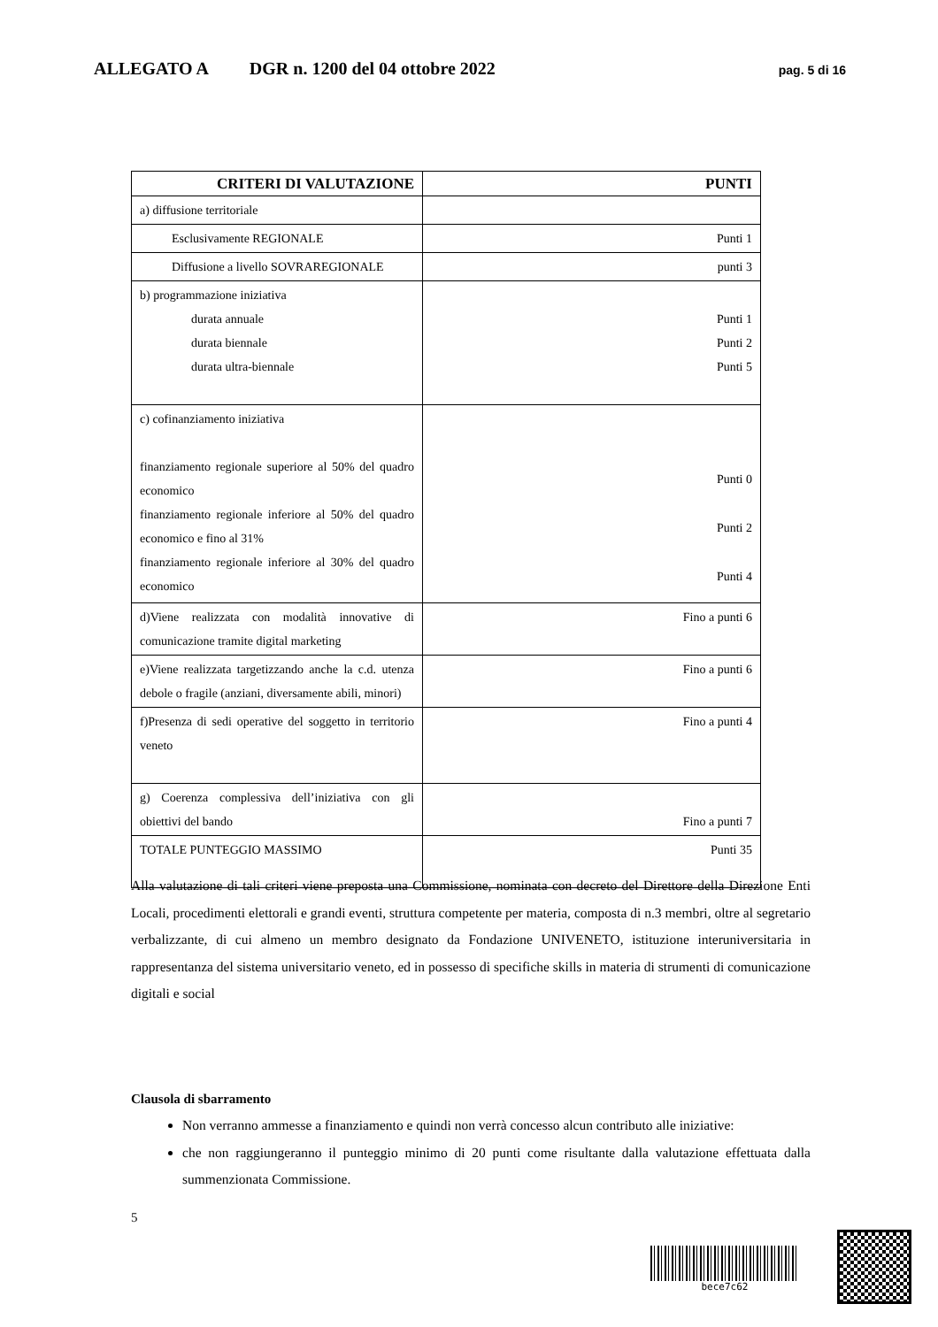ALLEGATO A DGR n. 1200 del 04 ottobre 2022 pag. 5 di 16
| CRITERI DI VALUTAZIONE | PUNTI |
| --- | --- |
| a) diffusione territoriale | |
| Esclusivamente REGIONALE | Punti 1 |
| Diffusione a livello SOVRAREGIONALE | punti 3 |
| b) programmazione iniziativa durata annuale durata biennale durata ultra-biennale | Punti 1 Punti 2 Punti 5 |
| c) cofinanziamento iniziativa finanziamento regionale superiore al 50% del quadro economico finanziamento regionale inferiore al 50% del quadro economico e fino al 31% finanziamento regionale inferiore al 30% del quadro economico | Punti 0 Punti 2 Punti 4 |
| d)Viene realizzata con modalità innovative di comunicazione tramite digital marketing | Fino a punti 6 |
| e)Viene realizzata targetizzando anche la c.d. utenza debole o fragile (anziani, diversamente abili, minori) | Fino a punti 6 |
| f)Presenza di sedi operative del soggetto in territorio veneto | Fino a punti 4 |
| g) Coerenza complessiva dell’iniziativa con gli obiettivi del bando | Fino a punti 7 |
| TOTALE PUNTEGGIO MASSIMO | Punti 35 |
Alla valutazione di tali criteri viene preposta una Commissione, nominata con decreto del Direttore della Direzione Enti Locali, procedimenti elettorali e grandi eventi, struttura competente per materia, composta di n.3 membri, oltre al segretario verbalizzante, di cui almeno un membro designato da Fondazione UNIVENETO, istituzione interuniversitaria in rappresentanza del sistema universitario veneto, ed in possesso di specifiche skills in materia di strumenti di comunicazione digitali e social
Clausola di sbarramento
Non verranno ammesse a finanziamento e quindi non verrà concesso alcun contributo alle iniziative:
che non raggiungeranno il punteggio minimo di 20 punti come risultante dalla valutazione effettuata dalla summenzionata Commissione.
5
bece7c62